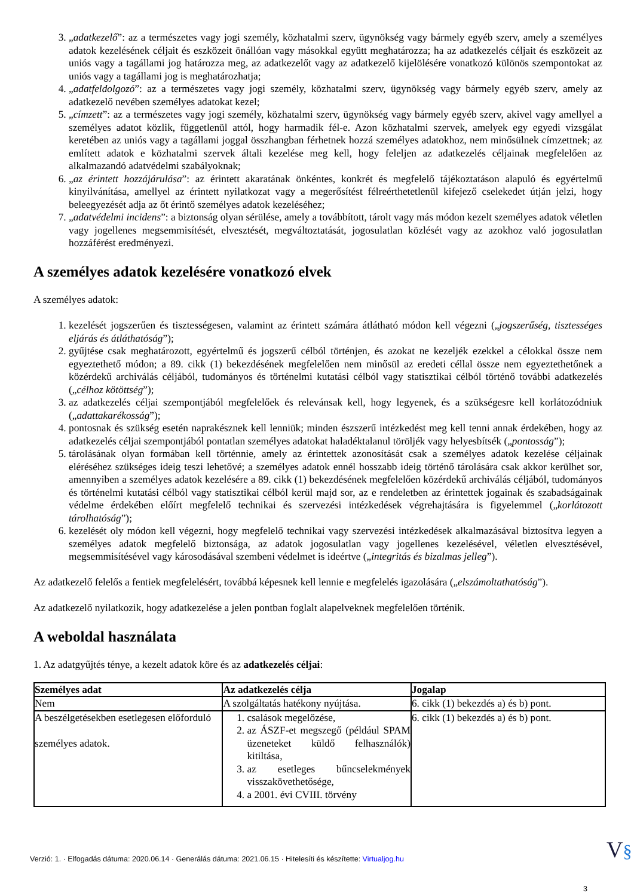3. „adatkezelő”: az a természetes vagy jogi személy, közhatalmi szerv, ügynökség vagy bármely egyéb szerv, amely a személyes adatok kezelésének céljait és eszközeit önállóan vagy másokkal együtt meghatározza; ha az adatkezelés céljait és eszközeit az uniós vagy a tagállami jog határozza meg, az adatkezelőt vagy az adatkezelő kijelölésére vonatkozó különös szempontokat az uniós vagy a tagállami jog is meghatározhatja;
4. „adatfeldolgozó”: az a természetes vagy jogi személy, közhatalmi szerv, ügynökség vagy bármely egyéb szerv, amely az adatkezelő nevében személyes adatokat kezel;
5. „címzett”: az a természetes vagy jogi személy, közhatalmi szerv, ügynökség vagy bármely egyéb szerv, akivel vagy amellyel a személyes adatot közlik, függetlenül attól, hogy harmadik fél-e. Azon közhatalmi szervek, amelyek egy egyedi vizsgálat keretében az uniós vagy a tagállami joggal összhangban férhetnek hozzá személyes adatokhoz, nem minősülnek címzettnek; az említett adatok e közhatalmi szervek általi kezelése meg kell, hogy feleljen az adatkezelés céljainak megfelelően az alkalmazandó adatvédelmi szabályoknak;
6. „az érintett hozzájárulása”: az érintett akaratának önkéntes, konkrét és megfelelő tájékoztatáson alapuló és egyértelmű kinyilvánítása, amellyel az érintett nyilatkozat vagy a megerősítést félreérthetetlenül kifejező cselekedet útján jelzi, hogy beleegyezését adja az őt érintő személyes adatok kezeléséhez;
7. „adatvédelmi incidens”: a biztonság olyan sérülése, amely a továbbított, tárolt vagy más módon kezelt személyes adatok véletlen vagy jogellenes megsemmisítését, elvesztését, megváltoztatását, jogosulatlan közlését vagy az azokhoz való jogosulatlan hozzáférést eredményezi.
A személyes adatok kezelésére vonatkozó elvek
A személyes adatok:
1. kezelését jogszerűen és tisztességesen, valamint az érintett számára átlátható módon kell végezni („jogszerűség, tisztességes eljárás és átláthatóság”);
2. gyűjtése csak meghatározott, egyértelmű és jogszerű célból történjen, és azokat ne kezeljék ezekkel a célokkal össze nem egyeztethető módon; a 89. cikk (1) bekezdésének megfelelően nem minősül az eredeti céllal össze nem egyeztethetőnek a közérdekű archiválás céljából, tudományos és történelmi kutatási célból vagy statisztikai célból történő további adatkezelés („célhoz kötöttség”);
3. az adatkezelés céljai szempontjából megfelelőek és relevánsak kell, hogy legyenek, és a szükségesre kell korlátozódniuk („adattakarékosság”);
4. pontosnak és szükség esetén naprakésznek kell lenniük; minden észszerű intézkedést meg kell tenni annak érdekében, hogy az adatkezelés céljai szempontjából pontatlan személyes adatokat haladéktalanul töröljék vagy helyesbítsék („pontosság”);
5. tárolásának olyan formában kell történnie, amely az érintettek azonosítását csak a személyes adatok kezelése céljainak eléréséhez szükséges ideig teszi lehetővé; a személyes adatok ennél hosszabb ideig történő tárolására csak akkor kerülhet sor, amennyiben a személyes adatok kezelésére a 89. cikk (1) bekezdésének megfelelően közérdekű archiválás céljából, tudományos és történelmi kutatási célból vagy statisztikai célból kerül majd sor, az e rendeletben az érintettek jogainak és szabadságainak védelme érdekében előírt megfelelő technikai és szervezési intézkedések végrehajtására is figyelemmel („korlátozott tárolhatóság”);
6. kezelését oly módon kell végezni, hogy megfelelő technikai vagy szervezési intézkedések alkalmazásával biztosítva legyen a személyes adatok megfelelő biztonsága, az adatok jogosulatlan vagy jogellenes kezelésével, véletlen elvesztésével, megsemmisítésével vagy károsodásával szembeni védelmet is ideértve („integritás és bizalmas jelleg”).
Az adatkezelő felelős a fentiek megfelelésért, továbbá képesnek kell lennie e megfelelés igazolására („elszámoltathatóság”).
Az adatkezelő nyilatkozik, hogy adatkezelése a jelen pontban foglalt alapelveknek megfelelően történik.
A weboldal használata
1. Az adatgyűjtés ténye, a kezelt adatok köre és az adatkezelés céljai:
| Személyes adat | Az adatkezelés célja | Jogalap |
| --- | --- | --- |
| Nem | A szolgáltatás hatékony nyújtása. | 6. cikk (1) bekezdés a) és b) pont. |
| A beszélgetésekben esetlegesen előforduló személyes adatok. | 1. csalások megelőzése, 2. az ÁSZF-et megszegő (például SPAM üzeneteket küldő felhasználók) kitiltása, 3. az esetleges bűncselekmények visszakövethetősége, 4. a 2001. évi CVIII. törvény | 6. cikk (1) bekezdés a) és b) pont. |
Verzió: 1. · Elfogadás dátuma: 2020.06.14 · Generálás dátuma: 2021.06.15 · Hitelesíti és készítette: Virtualjog.hu
V§
3